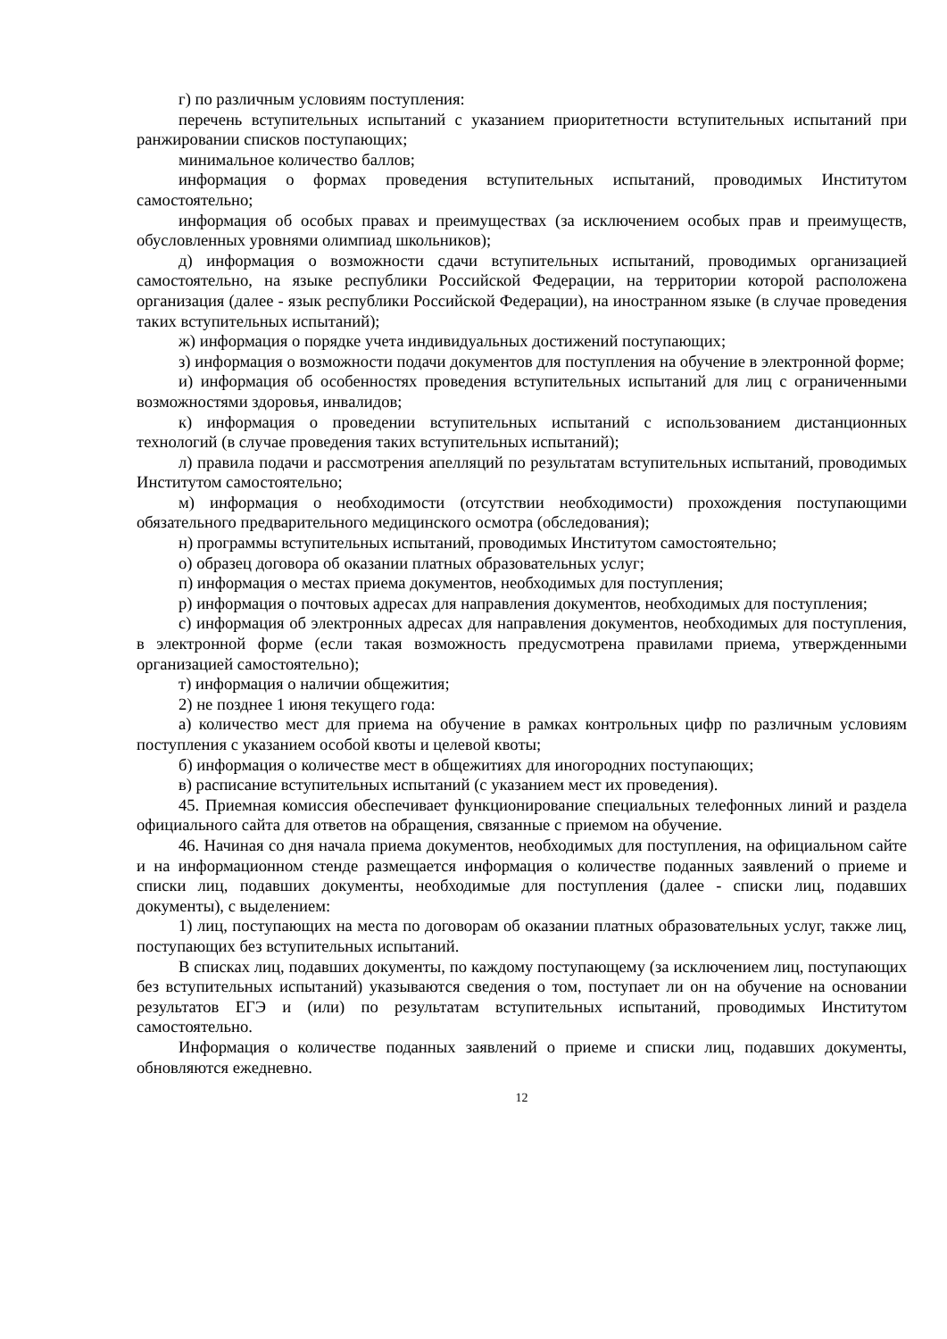г) по различным условиям поступления:
перечень вступительных испытаний с указанием приоритетности вступительных испытаний при ранжировании списков поступающих;
минимальное количество баллов;
информация о формах проведения вступительных испытаний, проводимых Институтом самостоятельно;
информация об особых правах и преимуществах (за исключением особых прав и преимуществ, обусловленных уровнями олимпиад школьников);
д) информация о возможности сдачи вступительных испытаний, проводимых организацией самостоятельно, на языке республики Российской Федерации, на территории которой расположена организация (далее - язык республики Российской Федерации), на иностранном языке (в случае проведения таких вступительных испытаний);
ж) информация о порядке учета индивидуальных достижений поступающих;
з) информация о возможности подачи документов для поступления на обучение в электронной форме;
и) информация об особенностях проведения вступительных испытаний для лиц с ограниченными возможностями здоровья, инвалидов;
к) информация о проведении вступительных испытаний с использованием дистанционных технологий (в случае проведения таких вступительных испытаний);
л) правила подачи и рассмотрения апелляций по результатам вступительных испытаний, проводимых Институтом самостоятельно;
м) информация о необходимости (отсутствии необходимости) прохождения поступающими обязательного предварительного медицинского осмотра (обследования);
н) программы вступительных испытаний, проводимых Институтом самостоятельно;
о) образец договора об оказании платных образовательных услуг;
п) информация о местах приема документов, необходимых для поступления;
р) информация о почтовых адресах для направления документов, необходимых для поступления;
с) информация об электронных адресах для направления документов, необходимых для поступления, в электронной форме (если такая возможность предусмотрена правилами приема, утвержденными организацией самостоятельно);
т) информация о наличии общежития;
2) не позднее 1 июня текущего года:
а) количество мест для приема на обучение в рамках контрольных цифр по различным условиям поступления с указанием особой квоты и целевой квоты;
б) информация о количестве мест в общежитиях для иногородних поступающих;
в) расписание вступительных испытаний (с указанием мест их проведения).
45. Приемная комиссия обеспечивает функционирование специальных телефонных линий и раздела официального сайта для ответов на обращения, связанные с приемом на обучение.
46. Начиная со дня начала приема документов, необходимых для поступления, на официальном сайте и на информационном стенде размещается информация о количестве поданных заявлений о приеме и списки лиц, подавших документы, необходимые для поступления (далее - списки лиц, подавших документы), с выделением:
1) лиц, поступающих на места по договорам об оказании платных образовательных услуг, также лиц, поступающих без вступительных испытаний.
В списках лиц, подавших документы, по каждому поступающему (за исключением лиц, поступающих без вступительных испытаний) указываются сведения о том, поступает ли он на обучение на основании результатов ЕГЭ и (или) по результатам вступительных испытаний, проводимых Институтом самостоятельно.
Информация о количестве поданных заявлений о приеме и списки лиц, подавших документы, обновляются ежедневно.
12